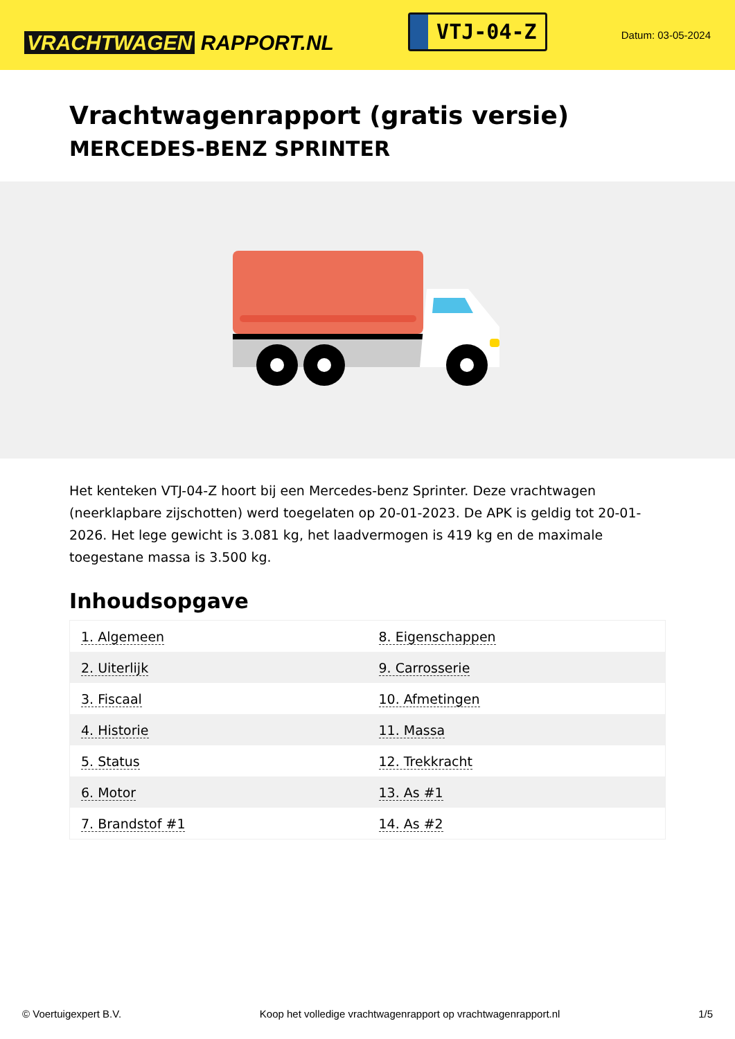VRACHTWAGEN RAPPORT.NL
VTJ-04-Z
Datum: 03-05-2024
Vrachtwagenrapport (gratis versie)
MERCEDES-BENZ SPRINTER
Het kenteken VTJ-04-Z hoort bij een Mercedes-benz Sprinter. Deze vrachtwagen (neerklapbare zijschotten) werd toegelaten op 20-01-2023. De APK is geldig tot 20-01-2026. Het lege gewicht is 3.081 kg, het laadvermogen is 419 kg en de maximale toegestane massa is 3.500 kg.
Inhoudsopgave
| 1. Algemeen | 8. Eigenschappen |
| 2. Uiterlijk | 9. Carrosserie |
| 3. Fiscaal | 10. Afmetingen |
| 4. Historie | 11. Massa |
| 5. Status | 12. Trekkracht |
| 6. Motor | 13. As #1 |
| 7. Brandstof #1 | 14. As #2 |
© Voertuigexpert B.V. Koop het volledige vrachtwagenrapport op vrachtwagenrapport.nl 1/5